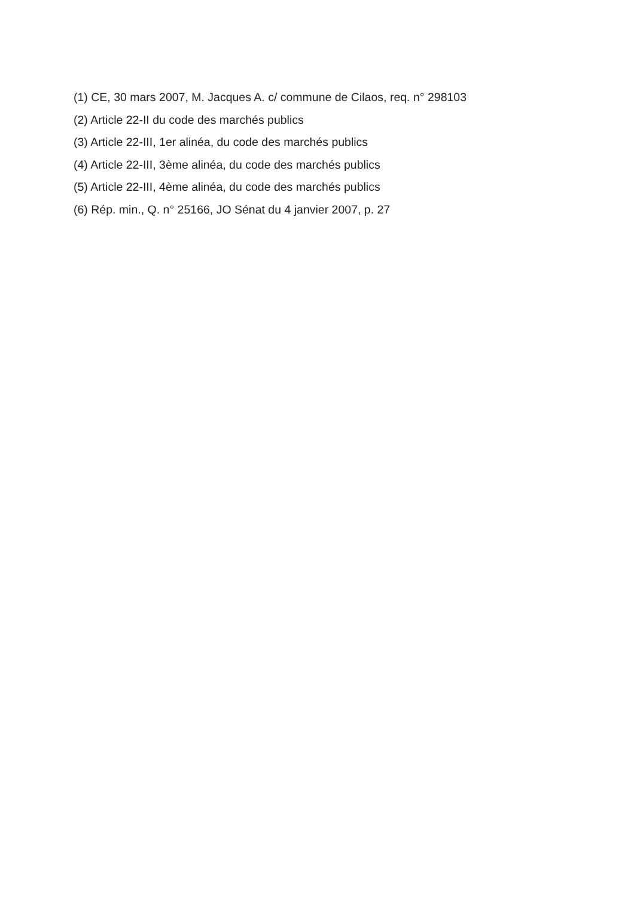(1) CE, 30 mars 2007, M. Jacques A. c/ commune de Cilaos, req. n° 298103
(2) Article 22-II du code des marchés publics
(3) Article 22-III, 1er alinéa, du code des marchés publics
(4) Article 22-III, 3ème alinéa, du code des marchés publics
(5) Article 22-III, 4ème alinéa, du code des marchés publics
(6) Rép. min., Q. n° 25166, JO Sénat du 4 janvier 2007, p. 27